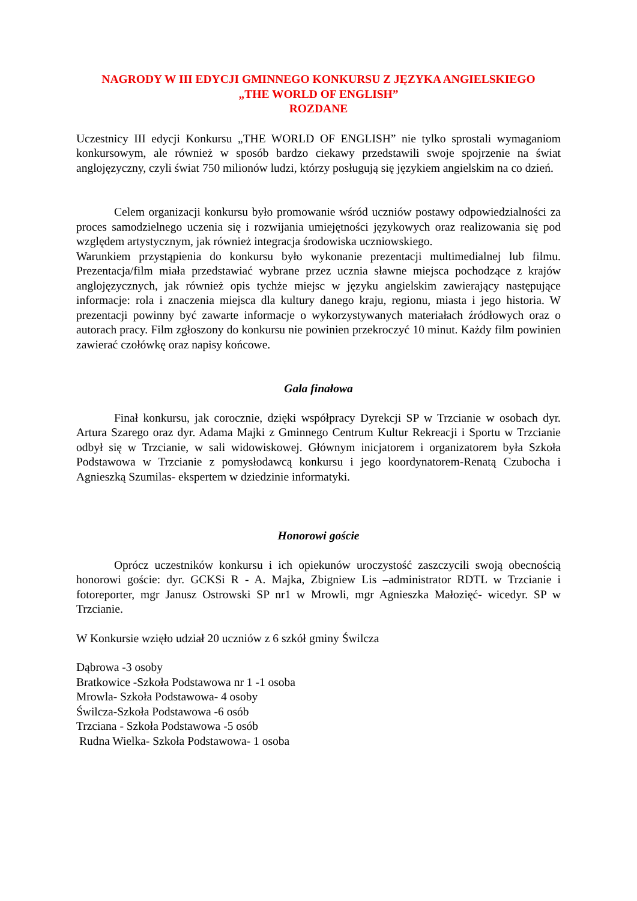NAGRODY W III EDYCJI GMINNEGO KONKURSU Z JĘZYKA ANGIELSKIEGO
„THE WORLD OF ENGLISH”
ROZDANE
Uczestnicy III edycji Konkursu „THE WORLD OF ENGLISH” nie tylko sprostali wymaganiom konkursowym, ale również w sposób bardzo ciekawy przedstawili swoje spojrzenie na świat anglojęzyczny, czyli świat 750 milionów ludzi, którzy posługują się językiem angielskim na co dzień.
Celem organizacji konkursu było promowanie wśród uczniów postawy odpowiedzialności za proces samodzielnego uczenia się i rozwijania umiejętności językowych oraz realizowania się pod względem artystycznym, jak również integracja środowiska uczniowskiego.
Warunkiem przystąpienia do konkursu było wykonanie prezentacji multimedialnej lub filmu. Prezentacja/film miała przedstawiać wybrane przez ucznia sławne miejsca pochodzące z krajów anglojęzycznych, jak również opis tychże miejsc w języku angielskim zawierający następujące informacje: rola i znaczenia miejsca dla kultury danego kraju, regionu, miasta i jego historia. W prezentacji powinny być zawarte informacje o wykorzystywanych materiałach źródłowych oraz o autorach pracy. Film zgłoszony do konkursu nie powinien przekroczyć 10 minut. Każdy film powinien zawierać czołówkę oraz napisy końcowe.
Gala finałowa
Finał konkursu, jak corocznie, dzięki współpracy Dyrekcji SP w Trzcianie w osobach dyr. Artura Szarego oraz dyr. Adama Majki z Gminnego Centrum Kultur Rekreacji i Sportu w Trzcianie odbył się w Trzcianie, w sali widowiskowej. Głównym inicjatorem i organizatorem była Szkoła Podstawowa w Trzcianie z pomysłodawcą konkursu i jego koordynatorem-Renatą Czubocha i Agnieszką Szumilas- ekspertem w dziedzinie informatyki.
Honorowi goście
Oprócz uczestników konkursu i ich opiekunów uroczystość zaszczycili swoją obecnością honorowi goście: dyr. GCKSi R - A. Majka, Zbigniew Lis –administrator RDTL w Trzcianie i fotoreporter, mgr Janusz Ostrowski SP nr1 w Mrowli, mgr Agnieszka Małozięć- wicedyr. SP w Trzcianie.
W Konkursie wzięło udział 20 uczniów z 6 szkół gminy Świlcza
Dąbrowa -3 osoby
Bratkowice -Szkoła Podstawowa nr 1 -1 osoba
Mrowla- Szkoła Podstawowa- 4 osoby
Świlcza-Szkoła Podstawowa -6 osób
Trzciana - Szkoła Podstawowa -5 osób
Rudna Wielka- Szkoła Podstawowa- 1 osoba